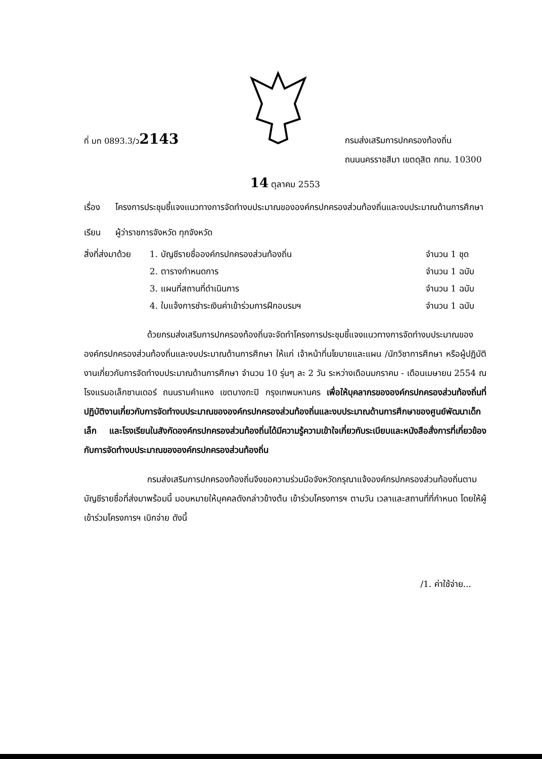ที่ มท 0893.3/ว2143
กรมส่งเสริมการปกครองท้องถิ่น
ถนนนครราชสีมา เขตดุสิต กทม. 10300
14 ตุลาคม 2553
เรื่อง โครงการประชุมชี้แจงแนวทางการจัดทำงบประมาณขององค์กรปกครองส่วนท้องถิ่นและงบประมาณด้านการศึกษา
เรียน ผู้ว่าราชการจังหวัด ทุกจังหวัด
| สิ่งที่ส่งมาด้วย | 1. บัญชีรายชื่อองค์กรปกครองส่วนท้องถิ่น | จำนวน 1 ชุด |
| | 2. ตารางกำหนดการ | จำนวน 1 ฉบับ |
| | 3. แผนที่สถานที่ดำเนินการ | จำนวน 1 ฉบับ |
| | 4. ใบแจ้งการชำระเงินค่าเข้าร่วมการฝึกอบรมฯ | จำนวน 1 ฉบับ |
ด้วยกรมส่งเสริมการปกครองท้องถิ่นจะจัดทำโครงการประชุมชี้แจงแนวทางการจัดทำงบประมาณขององค์กรปกครองส่วนท้องถิ่นและงบประมาณด้านการศึกษา ให้แก่ เจ้าหน้าที่นโยบายและแผน /นักวิชาการศึกษา หรือผู้ปฏิบัติงานเกี่ยวกับการจัดทำงบประมาณด้านการศึกษา จำนวน 10 รุ่นๆ ละ 2 วัน ระหว่างเดือนมกราคม - เดือนเมษายน 2554 ณ โรงแรมอเล็กซานเดอร์ ถนนรามคำแหง เขตบางกะปิ กรุงเทพมหานคร เพื่อให้บุคลากรขององค์กรปกครองส่วนท้องถิ่นที่ปฏิบัติงานเกี่ยวกับการจัดทำงบประมาณขององค์กรปกครองส่วนท้องถิ่นและงบประมาณด้านการศึกษาของศูนย์พัฒนาเด็กเล็ก และโรงเรียนในสังกัดองค์กรปกครองส่วนท้องถิ่นได้มีความรู้ความเข้าใจเกี่ยวกับระเบียบและหนังสือสั่งการที่เกี่ยวข้องกับการจัดทำงบประมาณขององค์กรปกครองส่วนท้องถิ่น
กรมส่งเสริมการปกครองท้องถิ่นจึงขอความร่วมมือจังหวัดกรุณาแจ้งองค์กรปกครองส่วนท้องถิ่นตามบัญชีรายชื่อที่ส่งมาพร้อมนี้ มอบหมายให้บุคคลดังกล่าวข้างต้น เข้าร่วมโครงการฯ ตามวัน เวลาและสถานที่ที่กำหนด โดยให้ผู้เข้าร่วมโครงการฯ เบิกจ่าย ดังนี้
/1. ค่าใช้จ่าย...